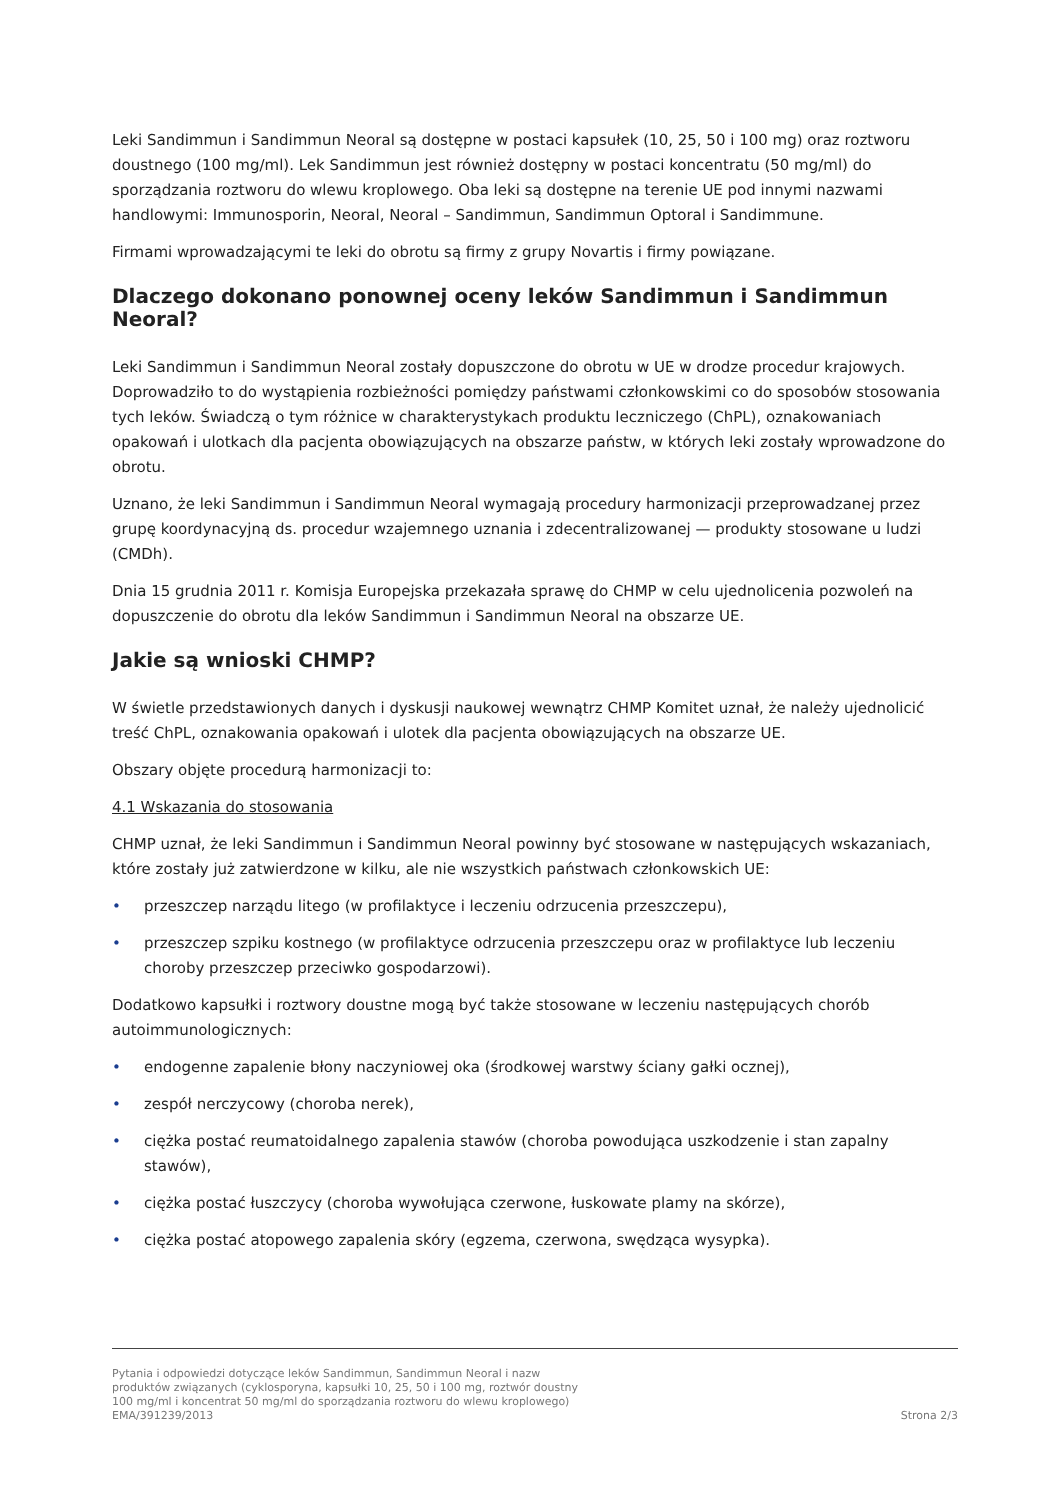Leki Sandimmun i Sandimmun Neoral są dostępne w postaci kapsułek (10, 25, 50 i 100 mg) oraz roztworu doustnego (100 mg/ml). Lek Sandimmun jest również dostępny w postaci koncentratu (50 mg/ml) do sporządzania roztworu do wlewu kroplowego. Oba leki są dostępne na terenie UE pod innymi nazwami handlowymi: Immunosporin, Neoral, Neoral – Sandimmun, Sandimmun Optoral i Sandimmune.
Firmami wprowadzającymi te leki do obrotu są firmy z grupy Novartis i firmy powiązane.
Dlaczego dokonano ponownej oceny leków Sandimmun i Sandimmun Neoral?
Leki Sandimmun i Sandimmun Neoral zostały dopuszczone do obrotu w UE w drodze procedur krajowych. Doprowadziło to do wystąpienia rozbieżności pomiędzy państwami członkowskimi co do sposobów stosowania tych leków. Świadczą o tym różnice w charakterystykach produktu leczniczego (ChPL), oznakowaniach opakowań i ulotkach dla pacjenta obowiązujących na obszarze państw, w których leki zostały wprowadzone do obrotu.
Uznano, że leki Sandimmun i Sandimmun Neoral wymagają procedury harmonizacji przeprowadzanej przez grupę koordynacyjną ds. procedur wzajemnego uznania i zdecentralizowanej — produkty stosowane u ludzi (CMDh).
Dnia 15 grudnia 2011 r. Komisja Europejska przekazała sprawę do CHMP w celu ujednolicenia pozwoleń na dopuszczenie do obrotu dla leków Sandimmun i Sandimmun Neoral na obszarze UE.
Jakie są wnioski CHMP?
W świetle przedstawionych danych i dyskusji naukowej wewnątrz CHMP Komitet uznał, że należy ujednolicić treść ChPL, oznakowania opakowań i ulotek dla pacjenta obowiązujących na obszarze UE.
Obszary objęte procedurą harmonizacji to:
4.1 Wskazania do stosowania
CHMP uznał, że leki Sandimmun i Sandimmun Neoral powinny być stosowane w następujących wskazaniach, które zostały już zatwierdzone w kilku, ale nie wszystkich państwach członkowskich UE:
• przeszczep narządu litego (w profilaktyce i leczeniu odrzucenia przeszczepu),
• przeszczep szpiku kostnego (w profilaktyce odrzucenia przeszczepu oraz w profilaktyce lub leczeniu choroby przeszczep przeciwko gospodarzowi).
Dodatkowo kapsułki i roztwory doustne mogą być także stosowane w leczeniu następujących chorób autoimmunologicznych:
• endogenne zapalenie błony naczyniowej oka (środkowej warstwy ściany gałki ocznej),
• zespół nerczycowy (choroba nerek),
• ciężka postać reumatoidalnego zapalenia stawów (choroba powodująca uszkodzenie i stan zapalny stawów),
• ciężka postać łuszczycy (choroba wywołująca czerwone, łuskowate plamy na skórze),
• ciężka postać atopowego zapalenia skóry (egzema, czerwona, swędząca wysypka).
Pytania i odpowiedzi dotyczące leków Sandimmun, Sandimmun Neoral i nazw
produktów związanych (cyklosporyna, kapsułki 10, 25, 50 i 100 mg, roztwór doustny
100 mg/ml i koncentrat 50 mg/ml do sporządzania roztworu do wlewu kroplowego)
EMA/391239/2013 Strona 2/3